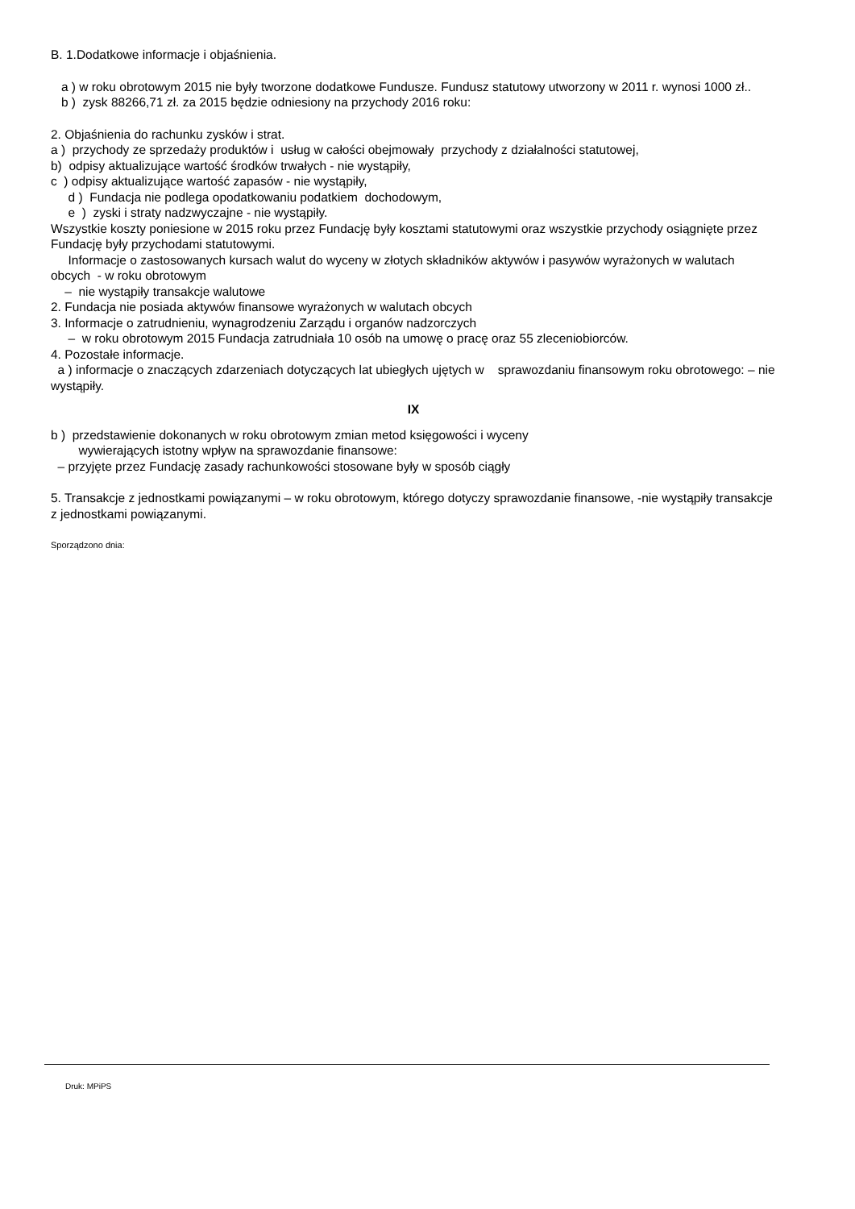B. 1.Dodatkowe informacje i objaśnienia.
a ) w roku obrotowym 2015 nie były tworzone dodatkowe Fundusze. Fundusz statutowy utworzony w 2011 r. wynosi 1000 zł..
b ) zysk 88266,71 zł. za 2015 będzie odniesiony na przychody 2016 roku:
2. Objaśnienia do rachunku zysków i strat.
a ) przychody ze sprzedaży produktów i usług w całości obejmowały przychody z działalności statutowej,
b) odpisy aktualizujące wartość środków trwałych - nie wystąpiły,
c ) odpisy aktualizujące wartość zapasów - nie wystąpiły,
d ) Fundacja nie podlega opodatkowaniu podatkiem dochodowym,
e ) zyski i straty nadzwyczajne - nie wystąpiły.
Wszystkie koszty poniesione w 2015 roku przez Fundację były kosztami statutowymi oraz wszystkie przychody osiągnięte przez Fundację były przychodami statutowymi.
Informacje o zastosowanych kursach walut do wyceny w złotych składników aktywów i pasywów wyrażonych w walutach obcych - w roku obrotowym
– nie wystąpiły transakcje walutowe
2. Fundacja nie posiada aktywów finansowe wyrażonych w walutach obcych
3. Informacje o zatrudnieniu, wynagrodzeniu Zarządu i organów nadzorczych
– w roku obrotowym 2015 Fundacja zatrudniała 10 osób na umowę o pracę oraz 55 zleceniobiorców.
4. Pozostałe informacje.
a ) informacje o znaczących zdarzeniach dotyczących lat ubiegłych ujętych w sprawozdaniu finansowym roku obrotowego: – nie wystąpiły.
IX
b ) przedstawienie dokonanych w roku obrotowym zmian metod księgowości i wyceny
wywierających istotny wpływ na sprawozdanie finansowe:
– przyjęte przez Fundację zasady rachunkowości stosowane były w sposób ciągły
5. Transakcje z jednostkami powiązanymi – w roku obrotowym, którego dotyczy sprawozdanie finansowe, -nie wystąpiły transakcje z jednostkami powiązanymi.
Sporządzono dnia:
Druk: MPiPS